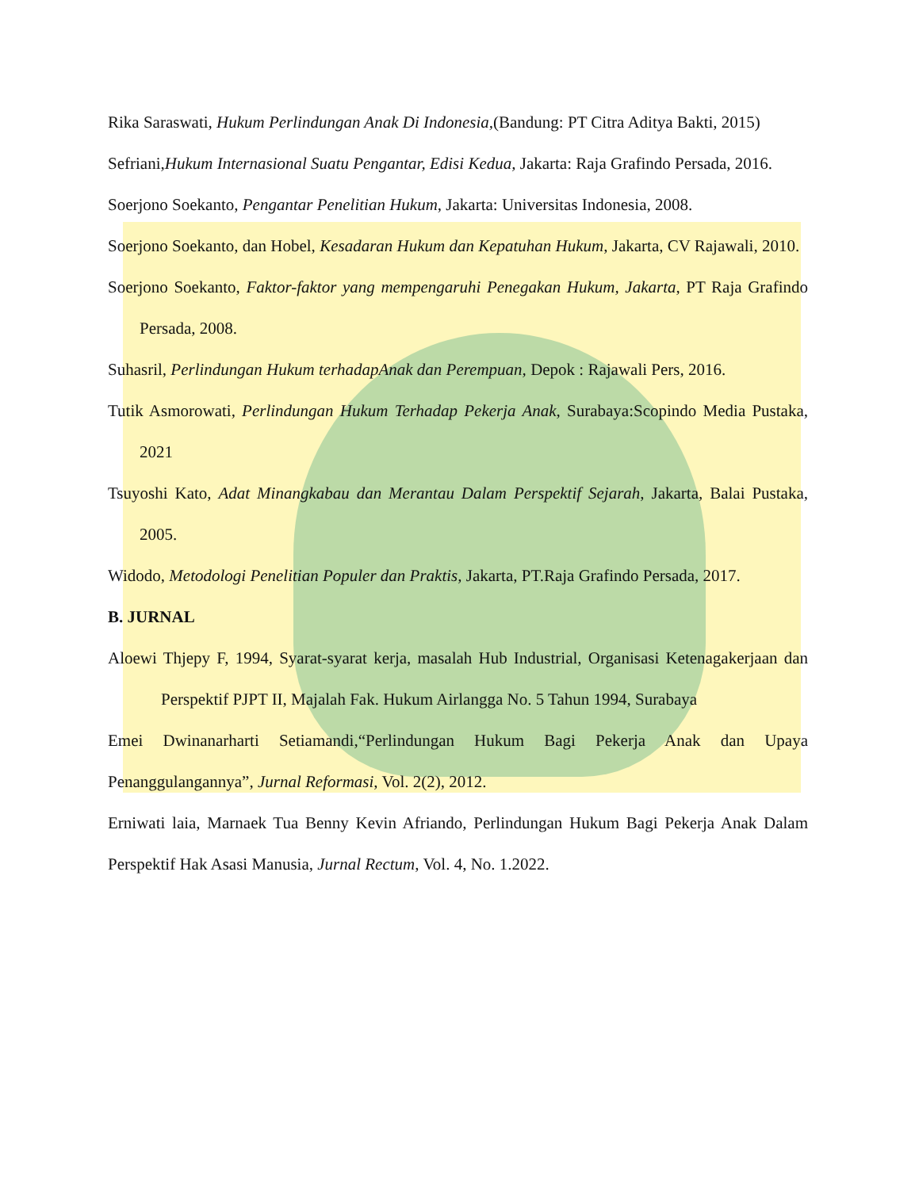Rika Saraswati, Hukum Perlindungan Anak Di Indonesia,(Bandung: PT Citra Aditya Bakti, 2015)
Sefriani,Hukum Internasional Suatu Pengantar, Edisi Kedua, Jakarta: Raja Grafindo Persada, 2016.
Soerjono Soekanto, Pengantar Penelitian Hukum, Jakarta: Universitas Indonesia, 2008.
Soerjono Soekanto, dan Hobel, Kesadaran Hukum dan Kepatuhan Hukum, Jakarta, CV Rajawali, 2010.
Soerjono Soekanto, Faktor-faktor yang mempengaruhi Penegakan Hukum, Jakarta, PT Raja Grafindo Persada, 2008.
Suhasril, Perlindungan Hukum terhadapAnak dan Perempuan, Depok : Rajawali Pers, 2016.
Tutik Asmorowati, Perlindungan Hukum Terhadap Pekerja Anak, Surabaya:Scopindo Media Pustaka, 2021
Tsuyoshi Kato, Adat Minangkabau dan Merantau Dalam Perspektif Sejarah, Jakarta, Balai Pustaka, 2005.
Widodo, Metodologi Penelitian Populer dan Praktis, Jakarta, PT.Raja Grafindo Persada, 2017.
B. JURNAL
Aloewi Thjepy F, 1994, Syarat-syarat kerja, masalah Hub Industrial, Organisasi Ketenagakerjaan dan Perspektif PJPT II, Majalah Fak. Hukum Airlangga No. 5 Tahun 1994, Surabaya
Emei Dwinanarharti Setiamandi,“Perlindungan Hukum Bagi Pekerja Anak dan Upaya Penanggulangannya”, Jurnal Reformasi, Vol. 2(2), 2012.
Erniwati laia, Marnaek Tua Benny Kevin Afriando, Perlindungan Hukum Bagi Pekerja Anak Dalam Perspektif Hak Asasi Manusia, Jurnal Rectum, Vol. 4, No. 1.2022.